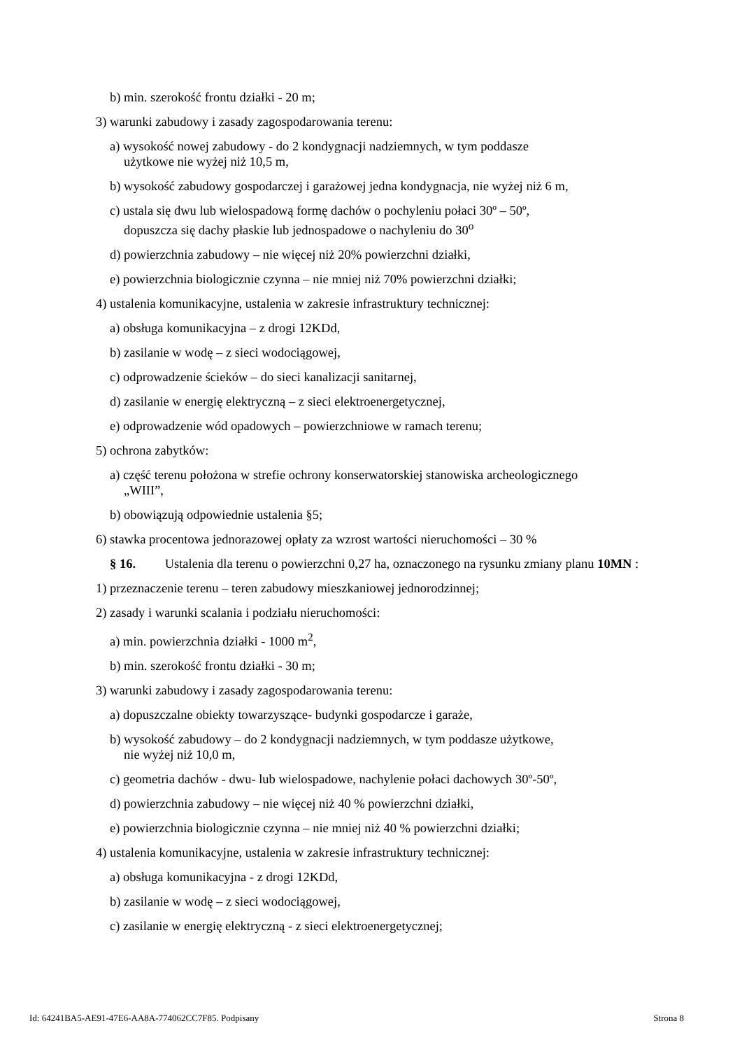b) min. szerokość frontu działki - 20 m;
3) warunki zabudowy i zasady zagospodarowania terenu:
a) wysokość nowej zabudowy - do 2 kondygnacji nadziemnych, w tym poddasze
użytkowe nie wyżej niż 10,5 m,
b) wysokość zabudowy gospodarczej i garażowej jedna kondygnacja, nie wyżej niż 6 m,
c) ustala się dwu lub wielospadową formę dachów o pochyleniu połaci 30º – 50º,
dopuszcza się dachy płaskie lub jednospadowe o nachyleniu do 30<sup>o</sup>
d) powierzchnia zabudowy – nie więcej niż 20% powierzchni działki,
e) powierzchnia biologicznie czynna – nie mniej niż 70% powierzchni działki;
4) ustalenia komunikacyjne, ustalenia w zakresie infrastruktury technicznej:
a) obsługa komunikacyjna – z drogi 12KDd,
b) zasilanie w wodę – z sieci wodociągowej,
c) odprowadzenie ścieków – do sieci kanalizacji sanitarnej,
d) zasilanie w energię elektryczną – z sieci elektroenergetycznej,
e) odprowadzenie wód opadowych – powierzchniowe w ramach terenu;
5) ochrona zabytków:
a) część terenu położona w strefie ochrony konserwatorskiej stanowiska archeologicznego
„WIII”,
b) obowiązują odpowiednie ustalenia §5;
6) stawka procentowa jednorazowej opłaty za wzrost wartości nieruchomości – 30 %
§ 16. Ustalenia dla terenu o powierzchni 0,27 ha, oznaczonego na rysunku zmiany planu 10MN :
1) przeznaczenie terenu – teren zabudowy mieszkaniowej jednorodzinnej;
2) zasady i warunki scalania i podziału nieruchomości:
a) min. powierzchnia działki - 1000 m<sup>2</sup>,
b) min. szerokość frontu działki - 30 m;
3) warunki zabudowy i zasady zagospodarowania terenu:
a) dopuszczalne obiekty towarzyszące- budynki gospodarcze i garaże,
b) wysokość zabudowy – do 2 kondygnacji nadziemnych, w tym poddasze użytkowe,
nie wyżej niż 10,0 m,
c) geometria dachów - dwu- lub wielospadowe, nachylenie połaci dachowych 30º-50º,
d) powierzchnia zabudowy – nie więcej niż 40 % powierzchni działki,
e) powierzchnia biologicznie czynna – nie mniej niż 40 % powierzchni działki;
4) ustalenia komunikacyjne, ustalenia w zakresie infrastruktury technicznej:
a) obsługa komunikacyjna - z drogi 12KDd,
b) zasilanie w wodę – z sieci wodociągowej,
c) zasilanie w energię elektryczną - z sieci elektroenergetycznej;
Id: 64241BA5-AE91-47E6-AA8A-774062CC7F85. Podpisany Strona 8